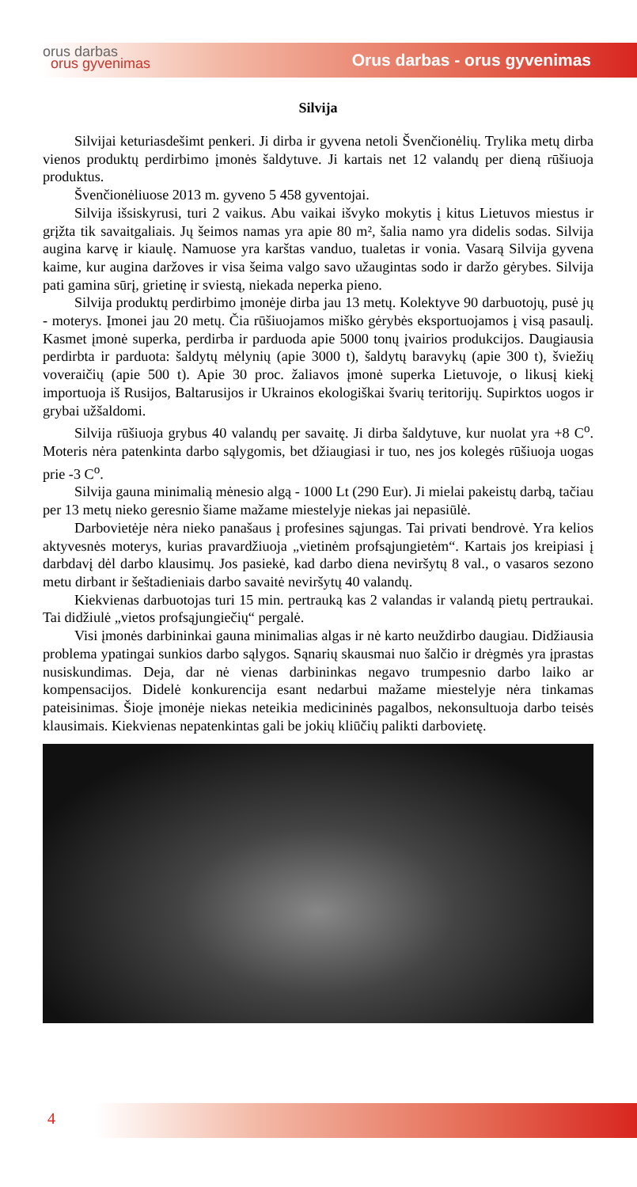orus darbas
orus gyvenimas
Orus darbas - orus gyvenimas
Silvija
Silvijai keturiasdešimt penkeri. Ji dirba ir gyvena netoli Švenčionėlių. Trylika metų dirba vienos produktų perdirbimo įmonės šaldytuve. Ji kartais net 12 valandų per dieną rūšiuoja produktus.
Švenčionėliuose 2013 m. gyveno 5 458 gyventojai.
Silvija išsiskyrusi, turi 2 vaikus. Abu vaikai išvyko mokytis į kitus Lietuvos miestus ir grįžta tik savaitgaliais. Jų šeimos namas yra apie 80 m², šalia namo yra didelis sodas. Silvija augina karvę ir kiaulę. Namuose yra karštas vanduo, tualetas ir vonia. Vasarą Silvija gyvena kaime, kur augina daržoves ir visa šeima valgo savo užaugintas sodo ir daržo gėrybes. Silvija pati gamina sūrį, grietinę ir sviestą, niekada neperka pieno.
Silvija produktų perdirbimo įmonėje dirba jau 13 metų. Kolektyve 90 darbuotojų, pusė jų - moterys. Įmonei jau 20 metų. Čia rūšiuojamos miško gėrybės eksportuojamos į visą pasaulį. Kasmet įmonė superka, perdirba ir parduoda apie 5000 tonų įvairios produkcijos. Daugiausia perdirbta ir parduota: šaldytų mėlynių (apie 3000 t), šaldytų baravykų (apie 300 t), šviežių voveraičių (apie 500 t). Apie 30 proc. žaliavos įmonė superka Lietuvoje, o likusį kiekį importuoja iš Rusijos, Baltarusijos ir Ukrainos ekologiškai švarių teritorijų. Supirktos uogos ir grybai užšaldomi.
Silvija rūšiuoja grybus 40 valandų per savaitę. Ji dirba šaldytuve, kur nuolat yra +8 C<sup>o</sup>. Moteris nėra patenkinta darbo sąlygomis, bet džiaugiasi ir tuo, nes jos kolegės rūšiuoja uogas prie -3 C<sup>o</sup>.
Silvija gauna minimalią mėnesio algą - 1000 Lt (290 Eur). Ji mielai pakeistų darbą, tačiau per 13 metų nieko geresnio šiame mažame miestelyje niekas jai nepasiūlė.
Darbovietėje nėra nieko panašaus į profesines sąjungas. Tai privati bendrovė. Yra kelios aktyvesnės moterys, kurias pravardžiuoja „vietinėm profsąjungietėm“. Kartais jos kreipiasi į darbdavį dėl darbo klausimų. Jos pasiekė, kad darbo diena neviršytų 8 val., o vasaros sezono metu dirbant ir šeštadieniais darbo savaitė neviršytų 40 valandų.
Kiekvienas darbuotojas turi 15 min. pertrauką kas 2 valandas ir valandą pietų pertraukai. Tai didžiulė „vietos profsąjungiečių“ pergalė.
Visi įmonės darbininkai gauna minimalias algas ir nė karto neuždirbo daugiau. Didžiausia problema ypatingai sunkios darbo sąlygos. Sąnarių skausmai nuo šalčio ir drėgmės yra įprastas nusiskundimas. Deja, dar nė vienas darbininkas negavo trumpesnio darbo laiko ar kompensacijos. Didelė konkurencija esant nedarbui mažame miestelyje nėra tinkamas pateisinimas. Šioje įmonėje niekas neteikia medicininės pagalbos, nekonsultuoja darbo teisės klausimais. Kiekvienas nepatenkintas gali be jokių kliūčių palikti darbovietę.
4